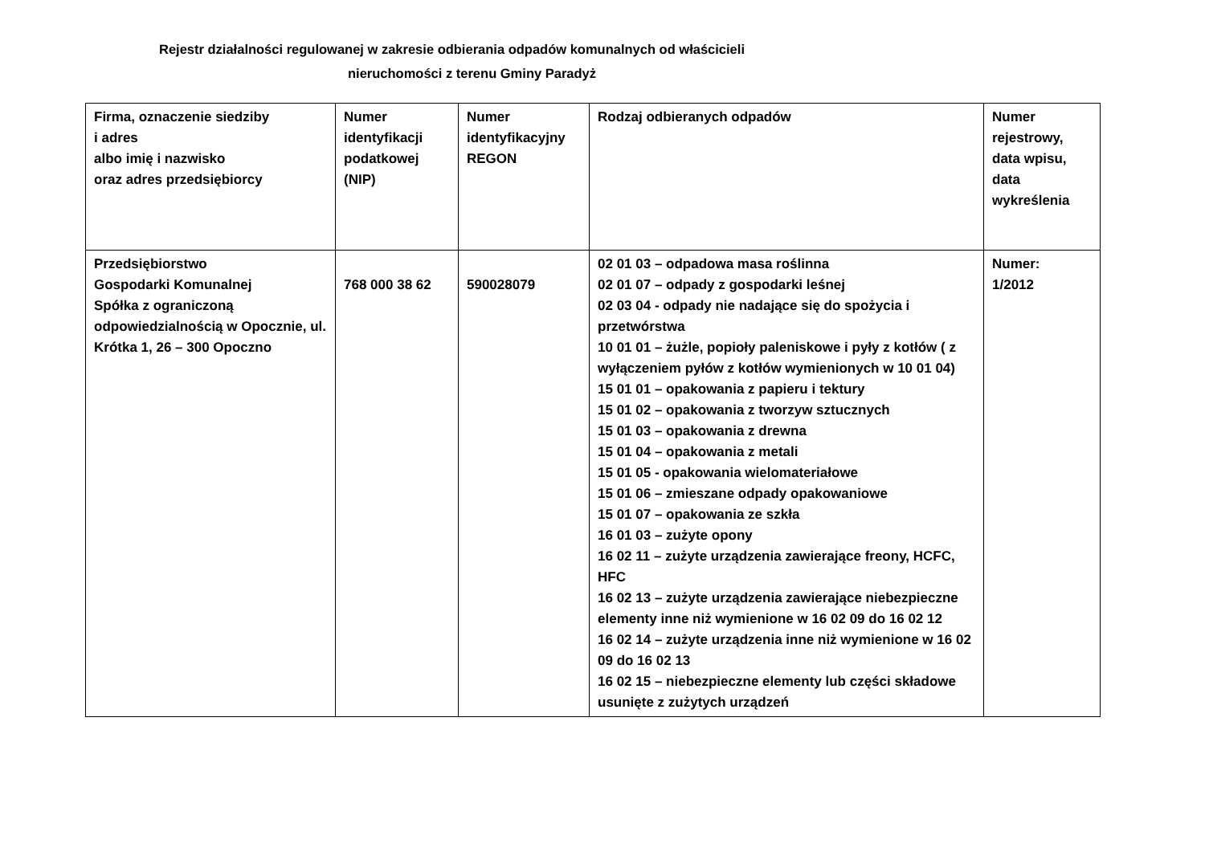Rejestr działalności regulowanej w zakresie odbierania odpadów komunalnych od właścicieli
nieruchomości z terenu Gminy Paradyż
| Firma, oznaczenie siedziby i adres albo imię i nazwisko oraz adres przedsiębiorcy | Numer identyfikacji podatkowej (NIP) | Numer identyfikacyjny REGON | Rodzaj odbieranych odpadów | Numer rejestrowy, data wpisu, data wykreślenia |
| Przedsiębiorstwo Gospodarki Komunalnej Spółka z ograniczoną odpowiedzialnością w Opocznie, ul. Krótka 1, 26 – 300 Opoczno | 768 000 38 62 | 590028079 | 02 01 03 – odpadowa masa roślinna 02 01 07 – odpady z gospodarki leśnej 02 03 04 - odpady nie nadające się do spożycia i przetwórstwa 10 01 01 – żużle, popioły paleniskowe i pyły z kotłów ( z wyłączeniem pyłów z kotłów wymienionych w 10 01 04) 15 01 01 – opakowania z papieru i tektury 15 01 02 – opakowania z tworzyw sztucznych 15 01 03 – opakowania z drewna 15 01 04 – opakowania z metali 15 01 05 - opakowania wielomateriałowe 15 01 06 – zmieszane odpady opakowaniowe 15 01 07 – opakowania ze szkła 16 01 03 – zużyte opony 16 02 11 – zużyte urządzenia zawierające freony, HCFC, HFC 16 02 13 – zużyte urządzenia zawierające niebezpieczne elementy inne niż wymienione w 16 02 09 do 16 02 12 16 02 14 – zużyte urządzenia inne niż wymienione w 16 02 09 do 16 02 13 16 02 15 – niebezpieczne elementy lub części składowe usunięte z zużytych urządzeń | Numer: 1/2012 |